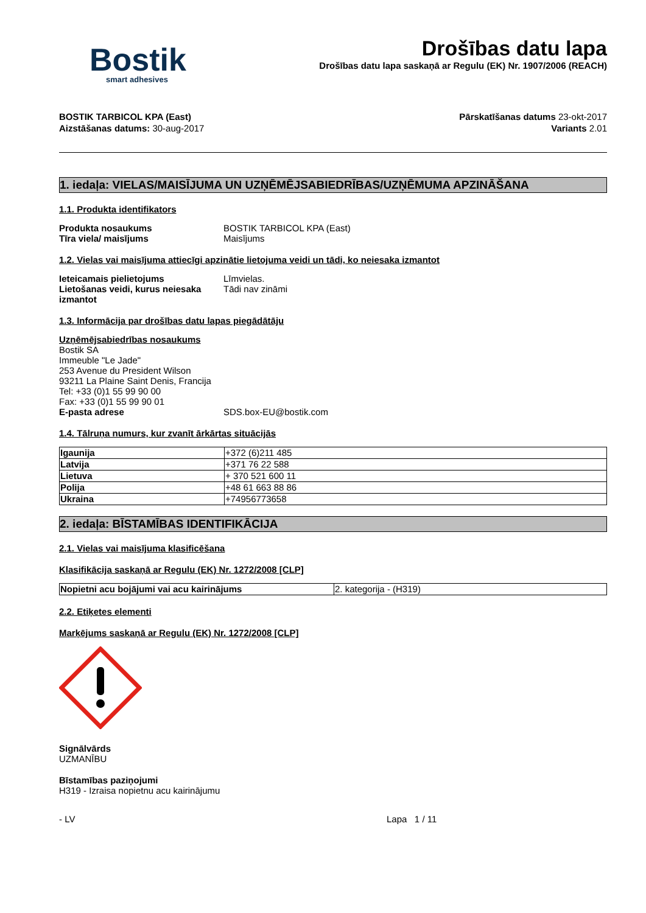Bostik
smart adhesives
Drošības datu lapa
Drošības datu lapa saskaņā ar Regulu (EK) Nr. 1907/2006 (REACH)
BOSTIK TARBICOL KPA (East)
Aizstāšanas datums: 30-aug-2017
Pārskatīšanas datums 23-okt-2017
Variants 2.01
1. iedaļa: VIELAS/MAISĪJUMA UN UZŅĒMĒJSABIEDRĪBAS/UZŅĒMUMA APZINĀŠANA
1.1. Produkta identifikators
Produkta nosaukums BOSTIK TARBICOL KPA (East)
Tīra viela/ maisījums Maisījums
1.2. Vielas vai maisījuma attiecīgi apzinātie lietojuma veidi un tādi, ko neiesaka izmantot
Ieteicamais pielietojums Līmvielas.
Lietošanas veidi, kurus neiesaka izmantot
Tādi nav zināmi
1.3. Informācija par drošības datu lapas piegādātāju
Uzņēmējsabiedrības nosaukums
Bostik SA
Immeuble "Le Jade"
253 Avenue du President Wilson
93211 La Plaine Saint Denis, Francija
Tel: +33 (0)1 55 99 90 00
Fax: +33 (0)1 55 99 90 01
E-pasta adrese SDS.box-EU@bostik.com
1.4. Tālruņa numurs, kur zvanīt ārkārtas situācijās
| Igaunija | +372 (6)211 485 |
| Latvija | +371 76 22 588 |
| Lietuva | + 370 521 600 11 |
| Polija | +48 61 663 88 86 |
| Ukraina | +74956773658 |
2. iedaļa: BĪSTAMĪBAS IDENTIFIKĀCIJA
2.1. Vielas vai maisījuma klasificēšana
Klasifikācija saskaņā ar Regulu (EK) Nr. 1272/2008 [CLP]
| Nopietni acu bojājumi vai acu kairinājums | 2. kategorija - (H319) |
2.2. Etiķetes elementi
Marķējums saskaņā ar Regulu (EK) Nr. 1272/2008 [CLP]
Signālvārds
UZMANĪBU
Bīstamības paziņojumi
H319 - Izraisa nopietnu acu kairinājumu
- LV Lapa 1 / 11